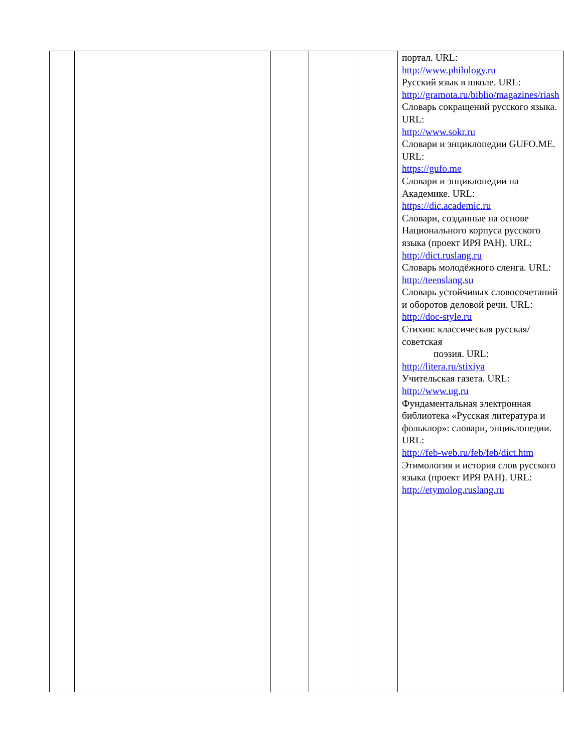| | | | | | портал. URL: http://www.philology.ru Русский язык в школе. URL: http://gramota.ru/biblio/magazines/riash Словарь сокращений русского языка. URL: http://www.sokr.ru Словари и энциклопедии GUFO.ME. URL: https://gufo.me Словари и энциклопедии на Академике. URL: https://dic.academic.ru Словари, созданные на основе Национального корпуса русского языка (проект ИРЯ РАН). URL: http://dict.ruslang.ru Словарь молодёжного сленга. URL: http://teenslang.su Словарь устойчивых словосочетаний и оборотов деловой речи. URL: http://doc-style.ru Стихия: классическая русская/советская поэзия. URL: http://litera.ru/stixiya Учительская газета. URL: http://www.ug.ru Фундаментальная электронная библиотека «Русская литература и фольклор»: словари, энциклопедии. URL: http://feb-web.ru/feb/feb/dict.htm Этимология и история слов русского языка (проект ИРЯ РАН). URL: http://etymolog.ruslang.ru |